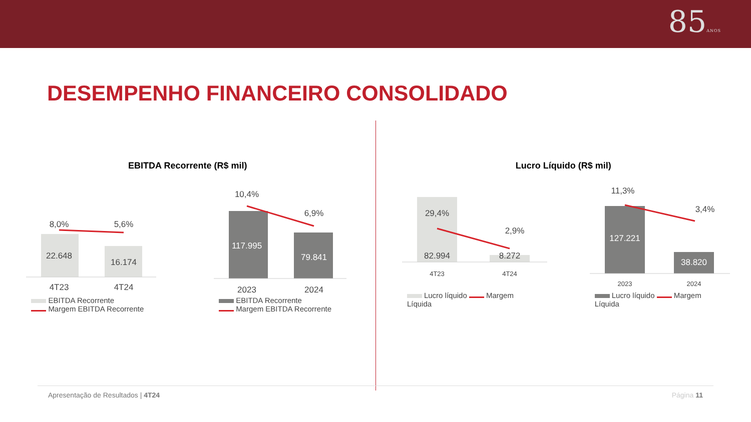85ANOS
DESEMPENHO FINANCEIRO CONSOLIDADO
EBITDA Recorrente (R$ mil)
8,0%
5,6%
22.648
16.174
4T23
4T24
EBITDA Recorrente
Margem EBITDA Recorrente
10,4%
6,9%
117.995
79.841
2023
2024
EBITDA Recorrente
Margem EBITDA Recorrente
Lucro Líquido (R$ mil)
29,4%
2,9%
82.994
8.272
4T23
4T24
Lucro líquido Margem Líquida
11,3%
3,4%
127.221
38.820
2023
2024
Lucro líquido Margem Líquida
Apresentação de Resultados | 4T24 Página 11